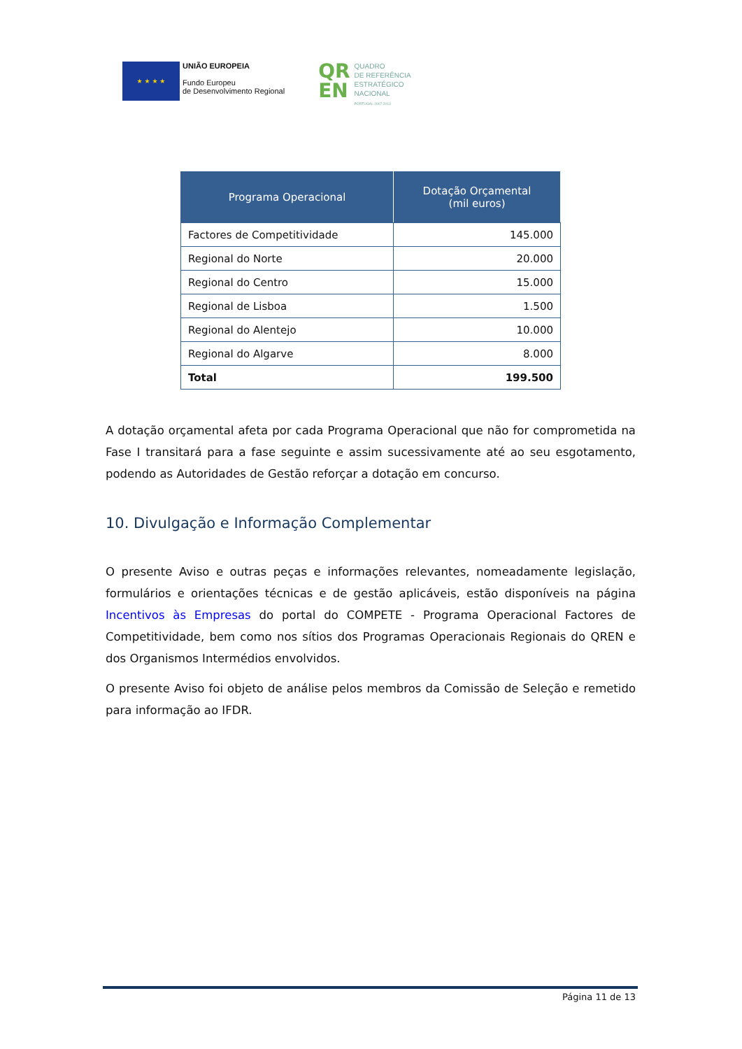★ ★ ★ ★
UNIÃO EUROPEIA
Fundo Europeu
de Desenvolvimento Regional
QR
EN
QUADRO
DE REFERÊNCIA
ESTRATÉGICO
NACIONAL
PORTUGAL 2007.2013
| Programa Operacional | Dotação Orçamental (mil euros) |
| --- | --- |
| Factores de Competitividade | 145.000 |
| Regional do Norte | 20.000 |
| Regional do Centro | 15.000 |
| Regional de Lisboa | 1.500 |
| Regional do Alentejo | 10.000 |
| Regional do Algarve | 8.000 |
| Total | 199.500 |
A dotação orçamental afeta por cada Programa Operacional que não for comprometida na Fase I transitará para a fase seguinte e assim sucessivamente até ao seu esgotamento, podendo as Autoridades de Gestão reforçar a dotação em concurso.
10. Divulgação e Informação Complementar
O presente Aviso e outras peças e informações relevantes, nomeadamente legislação, formulários e orientações técnicas e de gestão aplicáveis, estão disponíveis na página Incentivos às Empresas do portal do COMPETE - Programa Operacional Factores de Competitividade, bem como nos sítios dos Programas Operacionais Regionais do QREN e dos Organismos Intermédios envolvidos.
O presente Aviso foi objeto de análise pelos membros da Comissão de Seleção e remetido para informação ao IFDR.
Página 11 de 13